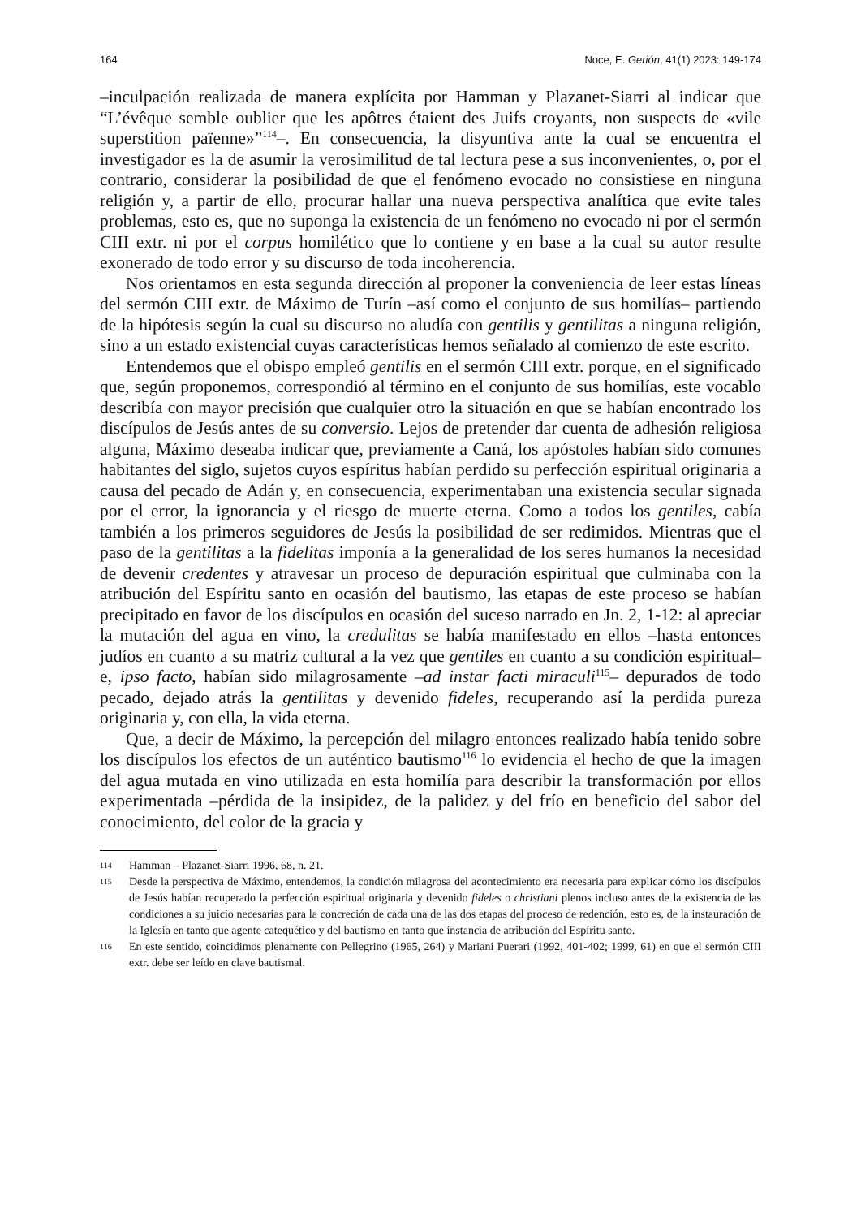164 Noce, E. Gerión, 41(1) 2023: 149-174
–inculpación realizada de manera explícita por Hamman y Plazanet-Siarri al indicar que “L’évêque semble oublier que les apôtres étaient des Juifs croyants, non suspects de «vile superstition païenne»”<sup>114</sup>–. En consecuencia, la disyuntiva ante la cual se encuentra el investigador es la de asumir la verosimilitud de tal lectura pese a sus inconvenientes, o, por el contrario, considerar la posibilidad de que el fenómeno evocado no consistiese en ninguna religión y, a partir de ello, procurar hallar una nueva perspectiva analítica que evite tales problemas, esto es, que no suponga la existencia de un fenómeno no evocado ni por el sermón CIII extr. ni por el corpus homilético que lo contiene y en base a la cual su autor resulte exonerado de todo error y su discurso de toda incoherencia.
Nos orientamos en esta segunda dirección al proponer la conveniencia de leer estas líneas del sermón CIII extr. de Máximo de Turín –así como el conjunto de sus homilías– partiendo de la hipótesis según la cual su discurso no aludía con gentilis y gentilitas a ninguna religión, sino a un estado existencial cuyas características hemos señalado al comienzo de este escrito.
Entendemos que el obispo empleó gentilis en el sermón CIII extr. porque, en el significado que, según proponemos, correspondió al término en el conjunto de sus homilías, este vocablo describía con mayor precisión que cualquier otro la situación en que se habían encontrado los discípulos de Jesús antes de su conversio. Lejos de pretender dar cuenta de adhesión religiosa alguna, Máximo deseaba indicar que, previamente a Caná, los apóstoles habían sido comunes habitantes del siglo, sujetos cuyos espíritus habían perdido su perfección espiritual originaria a causa del pecado de Adán y, en consecuencia, experimentaban una existencia secular signada por el error, la ignorancia y el riesgo de muerte eterna. Como a todos los gentiles, cabía también a los primeros seguidores de Jesús la posibilidad de ser redimidos. Mientras que el paso de la gentilitas a la fidelitas imponía a la generalidad de los seres humanos la necesidad de devenir credentes y atravesar un proceso de depuración espiritual que culminaba con la atribución del Espíritu santo en ocasión del bautismo, las etapas de este proceso se habían precipitado en favor de los discípulos en ocasión del suceso narrado en Jn. 2, 1-12: al apreciar la mutación del agua en vino, la credulitas se había manifestado en ellos –hasta entonces judíos en cuanto a su matriz cultural a la vez que gentiles en cuanto a su condición espiritual– e, ipso facto, habían sido milagrosamente –ad instar facti miraculi<sup>115</sup>– depurados de todo pecado, dejado atrás la gentilitas y devenido fideles, recuperando así la perdida pureza originaria y, con ella, la vida eterna.
Que, a decir de Máximo, la percepción del milagro entonces realizado había tenido sobre los discípulos los efectos de un auténtico bautismo<sup>116</sup> lo evidencia el hecho de que la imagen del agua mutada en vino utilizada en esta homilía para describir la transformación por ellos experimentada –pérdida de la insipidez, de la palidez y del frío en beneficio del sabor del conocimiento, del color de la gracia y
114 Hamman – Plazanet-Siarri 1996, 68, n. 21.
115 Desde la perspectiva de Máximo, entendemos, la condición milagrosa del acontecimiento era necesaria para explicar cómo los discípulos de Jesús habían recuperado la perfección espiritual originaria y devenido fideles o christiani plenos incluso antes de la existencia de las condiciones a su juicio necesarias para la concreción de cada una de las dos etapas del proceso de redención, esto es, de la instauración de la Iglesia en tanto que agente catequético y del bautismo en tanto que instancia de atribución del Espíritu santo.
116 En este sentido, coincidimos plenamente con Pellegrino (1965, 264) y Mariani Puerari (1992, 401-402; 1999, 61) en que el sermón CIII extr. debe ser leído en clave bautismal.